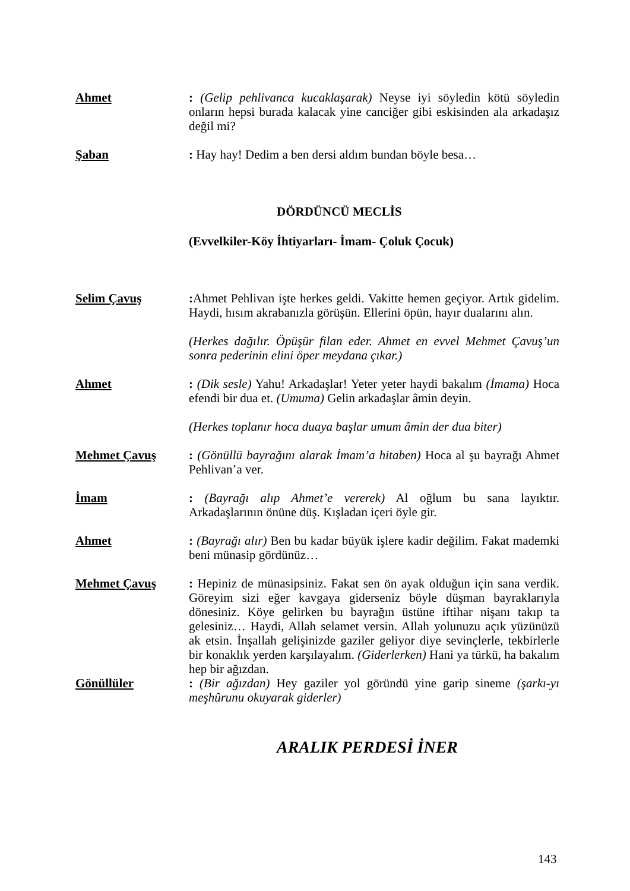Ahmet : (Gelip pehlivanca kucaklaşarak) Neyse iyi söyledin kötü söyledin onların hepsi burada kalacak yine canciğer gibi eskisinden ala arkadaşız değil mi?
Şaban : Hay hay! Dedim a ben dersi aldım bundan böyle besa…
DÖRDÜNCÜ MECLİS
(Evvelkiler-Köy İhtiyarları- İmam- Çoluk Çocuk)
Selim Çavuş : Ahmet Pehlivan işte herkes geldi. Vakitte hemen geçiyor. Artık gidelim. Haydi, hısım akrabanızla görüşün. Ellerini öpün, hayır dualarını alın.
(Herkes dağılır. Öpüşür filan eder. Ahmet en evvel Mehmet Çavuş’un sonra pederinin elini öper meydana çıkar.)
Ahmet : (Dik sesle) Yahu! Arkadaşlar! Yeter yeter haydi bakalım (İmama) Hoca efendi bir dua et. (Umuma) Gelin arkadaşlar âmin deyin.
(Herkes toplanır hoca duaya başlar umum âmin der dua biter)
Mehmet Çavuş : (Gönüllü bayrağını alarak İmam’a hitaben) Hoca al şu bayrağı Ahmet Pehlivan’a ver.
İmam : (Bayrağı alıp Ahmet’e vererek) Al oğlum bu sana layıktır. Arkadaşlarının önüne düş. Kışladan içeri öyle gir.
Ahmet : (Bayrağı alır) Ben bu kadar büyük işlere kadir değilim. Fakat mademki beni münasip gördünüz…
Mehmet Çavuş : Hepiniz de münasipsiniz. Fakat sen ön ayak olduğun için sana verdik. Göreyim sizi eğer kavgaya giderseniz böyle düşman bayraklarıyla dönesiniz. Köye gelirken bu bayrağın üstüne iftihar nişanı takıp ta gelesiniz… Haydi, Allah selamet versin. Allah yolunuzu açık yüzünüzü ak etsin. İnşallah gelişinizde gaziler geliyor diye sevinçlerle, tekbirlerle bir konaklık yerden karşılayalım. (Giderlerken) Hani ya türkü, ha bakalım hep bir ağızdan.
Gönüllüler : (Bir ağızdan) Hey gaziler yol göründü yine garip sineme (şarkı-yı meşhûrunu okuyarak giderler)
ARALIK PERDESİ İNER
143